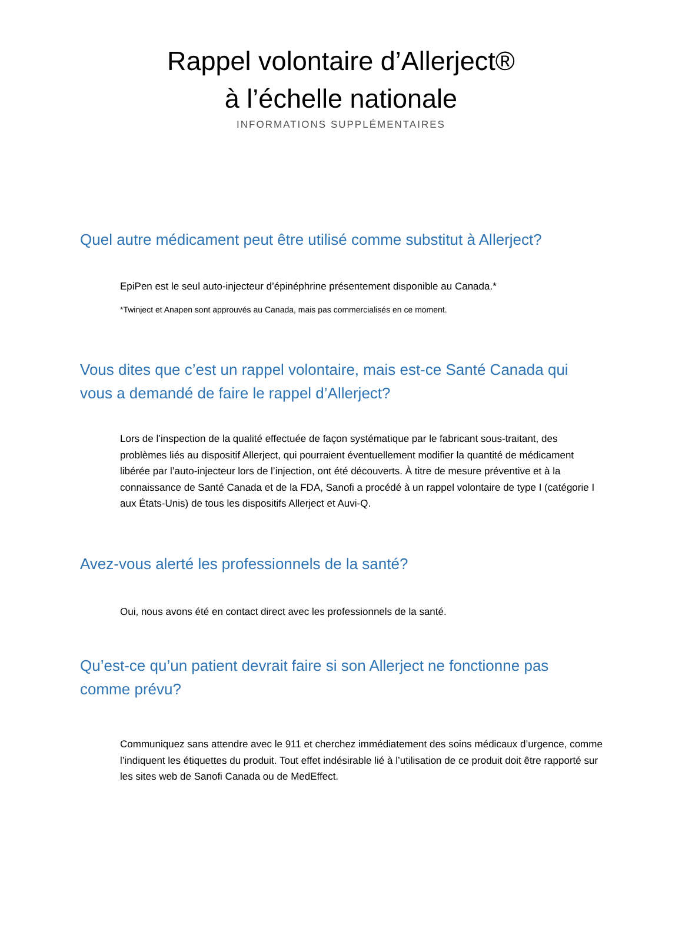Rappel volontaire d’Allerject®
à l’échelle nationale
INFORMATIONS SUPPLÉMENTAIRES
Quel autre médicament peut être utilisé comme substitut à Allerject?
EpiPen est le seul auto-injecteur d’épinéphrine présentement disponible au Canada.*
*Twinject et Anapen sont approuvés au Canada, mais pas commercialisés en ce moment.
Vous dites que c’est un rappel volontaire, mais est-ce Santé Canada qui vous a demandé de faire le rappel d’Allerject?
Lors de l’inspection de la qualité effectuée de façon systématique par le fabricant sous-traitant, des problèmes liés au dispositif Allerject, qui pourraient éventuellement modifier la quantité de médicament libérée par l’auto-injecteur lors de l’injection, ont été découverts. À titre de mesure préventive et à la connaissance de Santé Canada et de la FDA, Sanofi a procédé à un rappel volontaire de type I (catégorie I aux États-Unis) de tous les dispositifs Allerject et Auvi-Q.
Avez-vous alerté les professionnels de la santé?
Oui, nous avons été en contact direct avec les professionnels de la santé.
Qu’est-ce qu’un patient devrait faire si son Allerject ne fonctionne pas comme prévu?
Communiquez sans attendre avec le 911 et cherchez immédiatement des soins médicaux d’urgence, comme l’indiquent les étiquettes du produit. Tout effet indésirable lié à l’utilisation de ce produit doit être rapporté sur les sites web de Sanofi Canada ou de MedEffect.